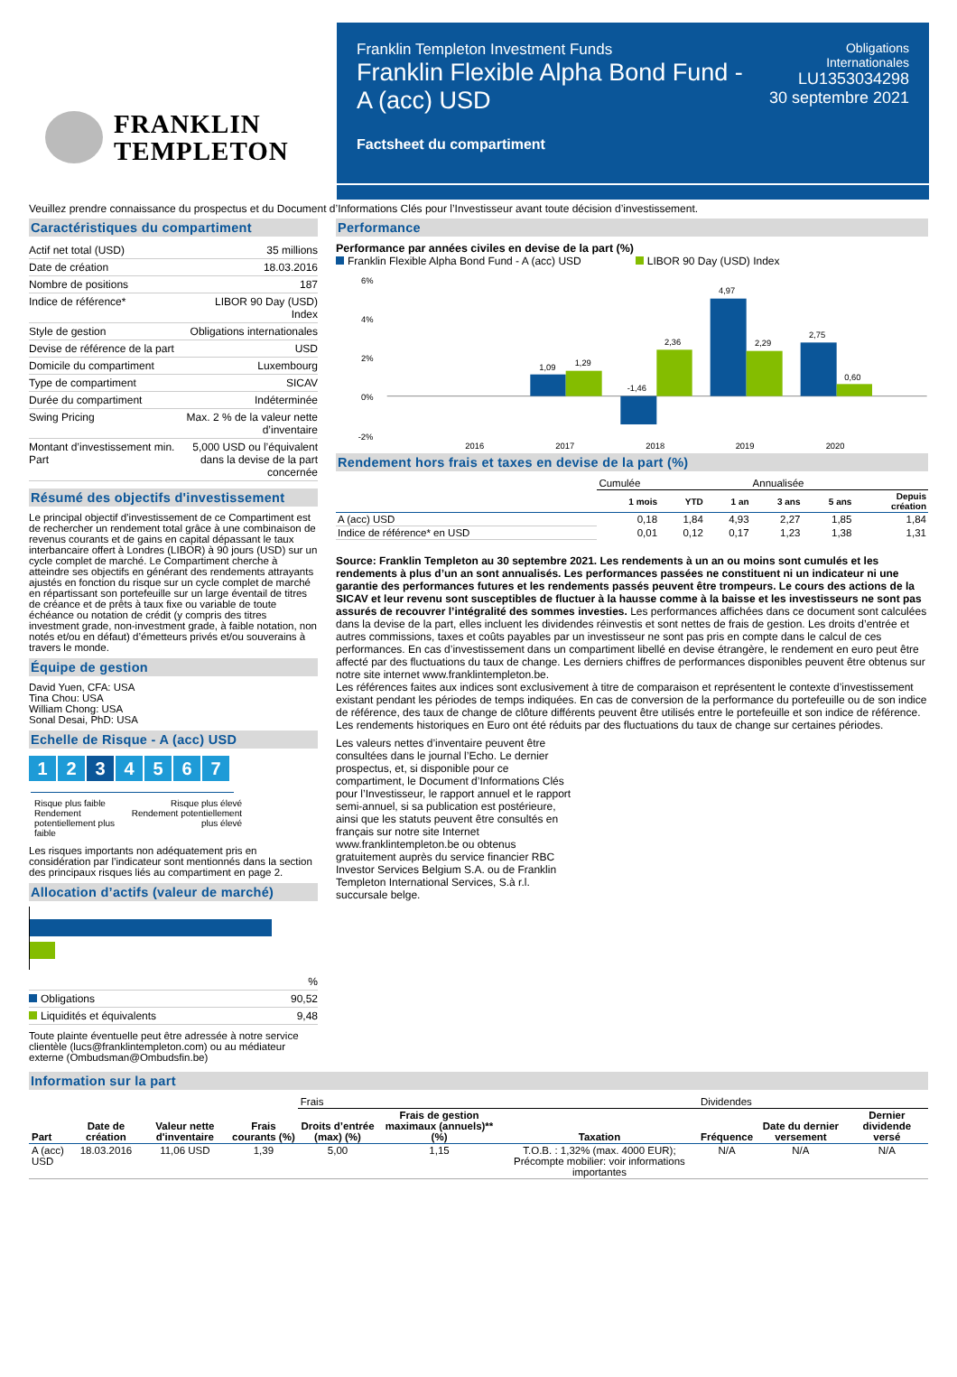FRANKLIN
TEMPLETON
Franklin Templeton Investment Funds
Franklin Flexible Alpha Bond Fund -
A (acc) USD
Factsheet du compartiment
Obligations
Internationales
LU1353034298
30 septembre 2021
Veuillez prendre connaissance du prospectus et du Document d’Informations Clés pour l’Investisseur avant toute décision d’investissement.
Caractéristiques du compartiment
| Actif net total (USD) | 35 millions |
| Date de création | 18.03.2016 |
| Nombre de positions | 187 |
| Indice de référence* | LIBOR 90 Day (USD) Index |
| Style de gestion | Obligations internationales |
| Devise de référence de la part | USD |
| Domicile du compartiment | Luxembourg |
| Type de compartiment | SICAV |
| Durée du compartiment | Indéterminée |
| Swing Pricing | Max. 2 % de la valeur nette d’inventaire |
| Montant d’investissement min. Part | 5,000 USD ou l’équivalent dans la devise de la part concernée |
Résumé des objectifs d'investissement
Le principal objectif d’investissement de ce Compartiment est de rechercher un rendement total grâce à une combinaison de revenus courants et de gains en capital dépassant le taux interbancaire offert à Londres (LIBOR) à 90 jours (USD) sur un cycle complet de marché. Le Compartiment cherche à atteindre ses objectifs en générant des rendements attrayants ajustés en fonction du risque sur un cycle complet de marché en répartissant son portefeuille sur un large éventail de titres de créance et de prêts à taux fixe ou variable de toute échéance ou notation de crédit (y compris des titres investment grade, non-investment grade, à faible notation, non notés et/ou en défaut) d’émetteurs privés et/ou souverains à travers le monde.
Équipe de gestion
David Yuen, CFA: USA
Tina Chou: USA
William Chong: USA
Sonal Desai, PhD: USA
Echelle de Risque - A (acc) USD
1 2 3 4567
Risque plus faible
Rendement
potentiellement plus
faible Risque plus élevé
Rendement potentiellement
plus élevé
Les risques importants non adéquatement pris en considération par l’indicateur sont mentionnés dans la section des principaux risques liés au compartiment en page 2.
Allocation d’actifs (valeur de marché)
| | % |
| Obligations | 90,52 |
| Liquidités et équivalents | 9,48 |
Toute plainte éventuelle peut être adressée à notre service clientèle (lucs@franklintempleton.com) ou au médiateur externe (Ombudsman@Ombudsfin.be)
Performance
Performance par années civiles en devise de la part (%)
Franklin Flexible Alpha Bond Fund - A (acc) USD LIBOR 90 Day (USD) Index
6%
4%
2%
0%
-2%
1,09
1,29
-1,46
2,36
4,97
2,29
2,75
0,60
2016
2017
2018
2019
2020
Rendement hors frais et taxes en devise de la part (%)
| | Cumulée | | | Annualisée | | |
| | 1 mois | YTD | 1 an | 3 ans | 5 ans | Depuis création |
| A (acc) USD | 0,18 | 1,84 | 4,93 | 2,27 | 1,85 | 1,84 |
| Indice de référence* en USD | 0,01 | 0,12 | 0,17 | 1,23 | 1,38 | 1,31 |
Source: Franklin Templeton au 30 septembre 2021. Les rendements à un an ou moins sont cumulés et les rendements à plus d’un an sont annualisés. Les performances passées ne constituent ni un indicateur ni une garantie des performances futures et les rendements passés peuvent être trompeurs. Le cours des actions de la SICAV et leur revenu sont susceptibles de fluctuer à la hausse comme à la baisse et les investisseurs ne sont pas assurés de recouvrer l’intégralité des sommes investies. Les performances affichées dans ce document sont calculées dans la devise de la part, elles incluent les dividendes réinvestis et sont nettes de frais de gestion. Les droits d’entrée et autres commissions, taxes et coûts payables par un investisseur ne sont pas pris en compte dans le calcul de ces performances. En cas d’investissement dans un compartiment libellé en devise étrangère, le rendement en euro peut être affecté par des fluctuations du taux de change. Les derniers chiffres de performances disponibles peuvent être obtenus sur notre site internet www.franklintempleton.be.
Les références faites aux indices sont exclusivement à titre de comparaison et représentent le contexte d’investissement existant pendant les périodes de temps indiquées. En cas de conversion de la performance du portefeuille ou de son indice de référence, des taux de change de clôture différents peuvent être utilisés entre le portefeuille et son indice de référence.
Les rendements historiques en Euro ont été réduits par des fluctuations du taux de change sur certaines périodes.
Les valeurs nettes d’inventaire peuvent être consultées dans le journal l’Echo. Le dernier prospectus, et, si disponible pour ce compartiment, le Document d’Informations Clés pour l’Investisseur, le rapport annuel et le rapport semi-annuel, si sa publication est postérieure, ainsi que les statuts peuvent être consultés en français sur notre site Internet www.franklintempleton.be ou obtenus gratuitement auprès du service financier RBC Investor Services Belgium S.A. ou de Franklin Templeton International Services, S.à r.l. succursale belge.
Information sur la part
| | | | | Frais | | | Dividendes | | |
| Part | Date de création | Valeur nette d'inventaire | Frais courants (%) | Droits d’entrée (max) (%) | Frais de gestion maximaux (annuels)** (%) | Taxation | Fréquence | Date du dernier versement | Dernier dividende versé |
| A (acc) USD | 18.03.2016 | 11,06 USD | 1,39 | 5,00 | 1,15 | T.O.B. : 1,32% (max. 4000 EUR); Précompte mobilier: voir informations importantes | N/A | N/A | N/A |